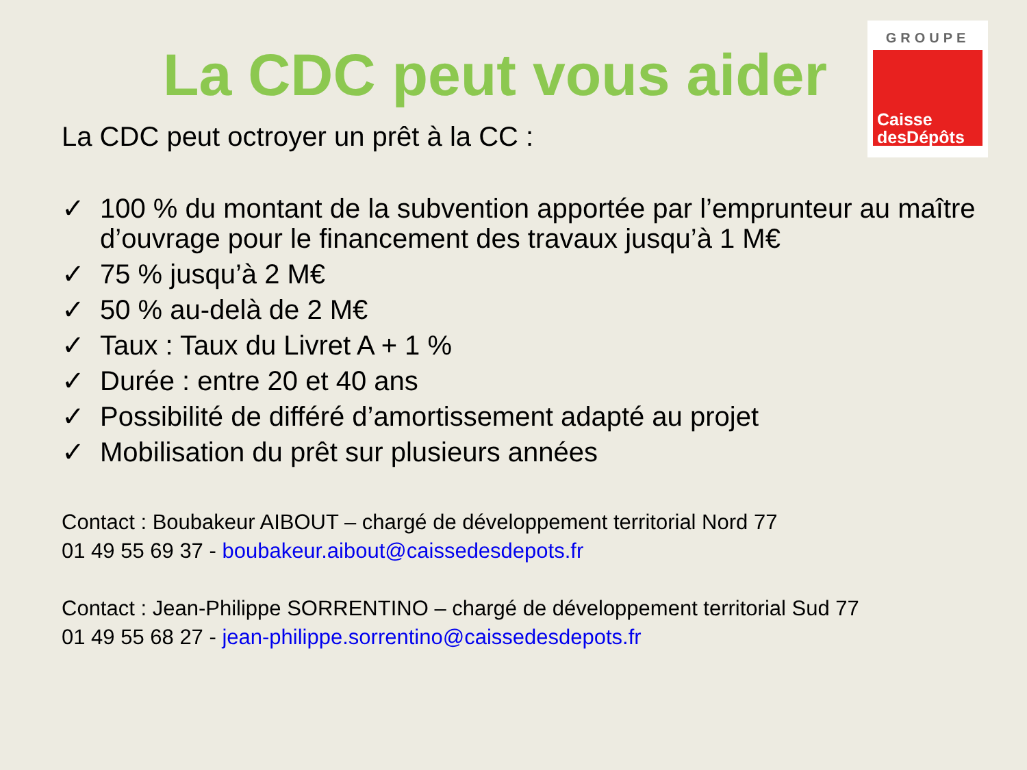GROUPE
Caisse
desDépôts
La CDC peut vous aider
La CDC peut octroyer un prêt à la CC :
✓ 100 % du montant de la subvention apportée par l’emprunteur au maître d’ouvrage pour le financement des travaux jusqu’à 1 M€
✓ 75 % jusqu’à 2 M€
✓ 50 % au-delà de 2 M€
✓ Taux : Taux du Livret A + 1 %
✓ Durée : entre 20 et 40 ans
✓ Possibilité de différé d’amortissement adapté au projet
✓ Mobilisation du prêt sur plusieurs années
Contact : Boubakeur AIBOUT – chargé de développement territorial Nord 77
01 49 55 69 37 - boubakeur.aibout@caissedesdepots.fr
Contact : Jean-Philippe SORRENTINO – chargé de développement territorial Sud 77
01 49 55 68 27 - jean-philippe.sorrentino@caissedesdepots.fr